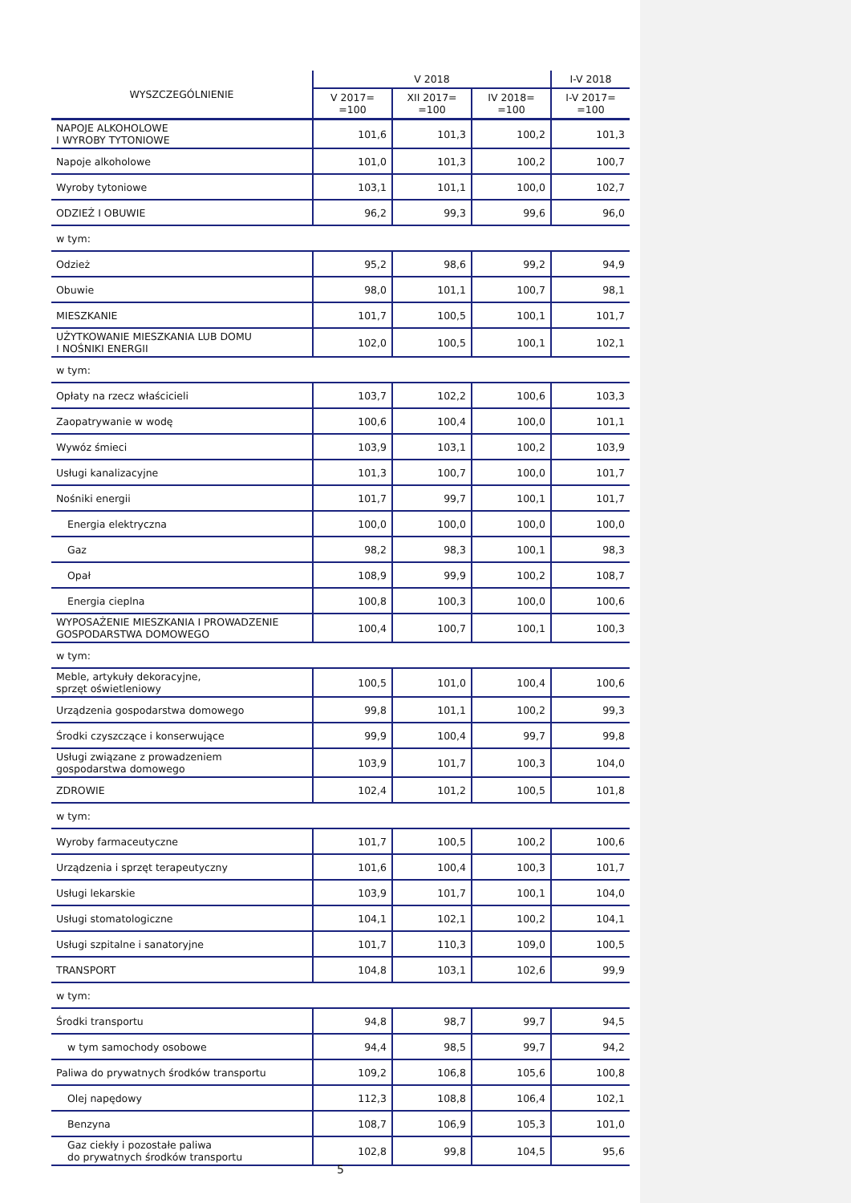| WYSZCZEGÓLNIENIE | V 2018 | | | I-V 2018 |
| --- | --- | --- | --- | --- |
| | V 2017= =100 | XII 2017= =100 | IV 2018= =100 | I-V 2017= =100 |
| NAPOJE ALKOHOLOWE I WYROBY TYTONIOWE | 101,6 | 101,3 | 100,2 | 101,3 |
| Napoje alkoholowe | 101,0 | 101,3 | 100,2 | 100,7 |
| Wyroby tytoniowe | 103,1 | 101,1 | 100,0 | 102,7 |
| ODZIEŻ I OBUWIE | 96,2 | 99,3 | 99,6 | 96,0 |
| w tym: | | | | |
| Odzież | 95,2 | 98,6 | 99,2 | 94,9 |
| Obuwie | 98,0 | 101,1 | 100,7 | 98,1 |
| MIESZKANIE | 101,7 | 100,5 | 100,1 | 101,7 |
| UŻYTKOWANIE MIESZKANIA LUB DOMU I NOŚNIKI ENERGII | 102,0 | 100,5 | 100,1 | 102,1 |
| w tym: | | | | |
| Opłaty na rzecz właścicieli | 103,7 | 102,2 | 100,6 | 103,3 |
| Zaopatrywanie w wodę | 100,6 | 100,4 | 100,0 | 101,1 |
| Wywóz śmieci | 103,9 | 103,1 | 100,2 | 103,9 |
| Usługi kanalizacyjne | 101,3 | 100,7 | 100,0 | 101,7 |
| Nośniki energii | 101,7 | 99,7 | 100,1 | 101,7 |
| Energia elektryczna | 100,0 | 100,0 | 100,0 | 100,0 |
| Gaz | 98,2 | 98,3 | 100,1 | 98,3 |
| Opał | 108,9 | 99,9 | 100,2 | 108,7 |
| Energia cieplna | 100,8 | 100,3 | 100,0 | 100,6 |
| WYPOSAŻENIE MIESZKANIA I PROWADZENIE GOSPODARSTWA DOMOWEGO | 100,4 | 100,7 | 100,1 | 100,3 |
| w tym: | | | | |
| Meble, artykuły dekoracyjne, sprzęt oświetleniowy | 100,5 | 101,0 | 100,4 | 100,6 |
| Urządzenia gospodarstwa domowego | 99,8 | 101,1 | 100,2 | 99,3 |
| Środki czyszczące i konserwujące | 99,9 | 100,4 | 99,7 | 99,8 |
| Usługi związane z prowadzeniem gospodarstwa domowego | 103,9 | 101,7 | 100,3 | 104,0 |
| ZDROWIE | 102,4 | 101,2 | 100,5 | 101,8 |
| w tym: | | | | |
| Wyroby farmaceutyczne | 101,7 | 100,5 | 100,2 | 100,6 |
| Urządzenia i sprzęt terapeutyczny | 101,6 | 100,4 | 100,3 | 101,7 |
| Usługi lekarskie | 103,9 | 101,7 | 100,1 | 104,0 |
| Usługi stomatologiczne | 104,1 | 102,1 | 100,2 | 104,1 |
| Usługi szpitalne i sanatoryjne | 101,7 | 110,3 | 109,0 | 100,5 |
| TRANSPORT | 104,8 | 103,1 | 102,6 | 99,9 |
| w tym: | | | | |
| Środki transportu | 94,8 | 98,7 | 99,7 | 94,5 |
| w tym samochody osobowe | 94,4 | 98,5 | 99,7 | 94,2 |
| Paliwa do prywatnych środków transportu | 109,2 | 106,8 | 105,6 | 100,8 |
| Olej napędowy | 112,3 | 108,8 | 106,4 | 102,1 |
| Benzyna | 108,7 | 106,9 | 105,3 | 101,0 |
| Gaz ciekły i pozostałe paliwa do prywatnych środków transportu | 102,8 | 99,8 | 104,5 | 95,6 |
5